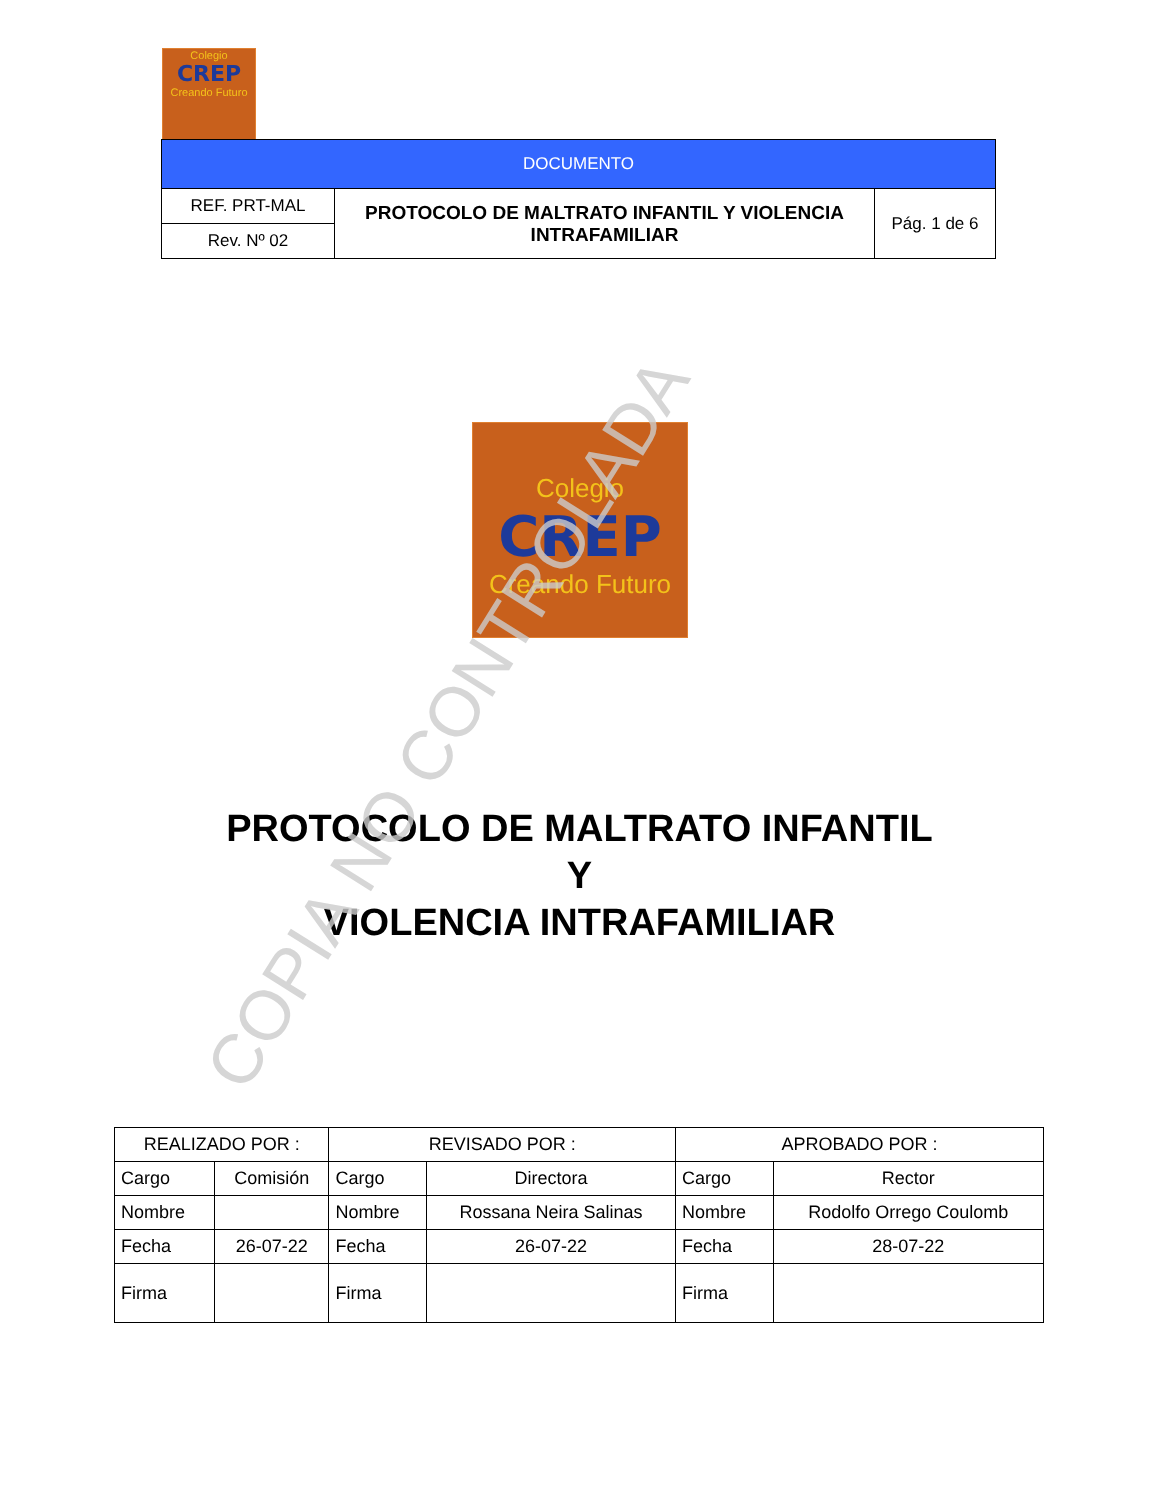Colegio
CREP
Creando Futuro
| DOCUMENTO | | |
| REF. PRT-MAL | PROTOCOLO DE MALTRATO INFANTIL Y VIOLENCIA INTRAFAMILIAR | Pág. 1 de 6 |
| Rev. Nº 02 | | |
Colegio
CREP
Creando Futuro
PROTOCOLO DE MALTRATO INFANTIL
Y
VIOLENCIA INTRAFAMILIAR
COPIA NO CONTROLADA
| REALIZADO POR : | | REVISADO POR : | | APROBADO POR : | |
| --- | --- | --- | --- | --- | --- |
| Cargo | Comisión | Cargo | Directora | Cargo | Rector |
| Nombre | | Nombre | Rossana Neira Salinas | Nombre | Rodolfo Orrego Coulomb |
| Fecha | 26-07-22 | Fecha | 26-07-22 | Fecha | 28-07-22 |
| Firma | | Firma | | Firma | |